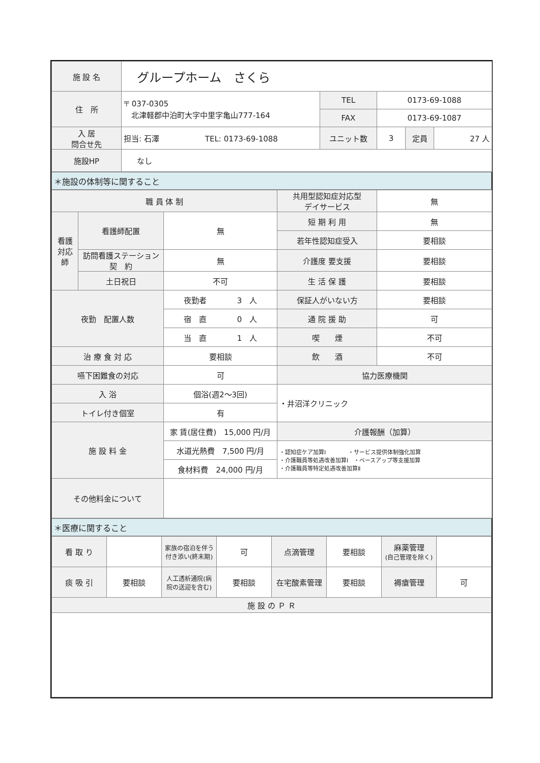| 施 設 名 | グループホーム さくら | | | | |
| 住 所 | 〒 037-0305 北津軽郡中泊町大字中里字亀山777-164 | TEL | 0173-69-1088 | | |
| | | FAX | 0173-69-1087 | | |
| 入 居 問合せ先 | 担当: 石澤 TEL: 0173-69-1088 | ユニット数 | 3 | 定員 | 27 人 |
| 施設HP | なし | | | | |
| ＊施設の体制等に関すること |
| 職 員 体 制 | | | 共用型認知症対応型 デイサービス | 無 |
| 看護 対応 師 | 看護師配置 | 無 | 短 期 利 用 | 無 |
| | | | 若年性認知症受入 | 要相談 |
| | 訪問看護ステーション 契 約 | 無 | 介護度 要支援 | 要相談 |
| | 土日祝日 | 不可 | 生 活 保 護 | 要相談 |
| 夜勤 配置人数 | | 夜勤者 3 人 | 保証人がいない方 | 要相談 |
| | | 宿 直 0 人 | 通 院 援 助 | 可 |
| | | 当 直 1 人 | 喫 煙 | 不可 |
| 治 療 食 対 応 | | 要相談 | 飲 酒 | 不可 |
| 嚥下困難食の対応 | | 可 | 協力医療機関 | |
| 入 浴 | | 個浴(週2～3回) | ・井沼洋クリニック | |
| トイレ付き個室 | | 有 | | |
| 施 設 料 金 | | 家 賃(居住費) 15,000 円/月 | 介護報酬（加算） | |
| | | 水道光熱費 7,500 円/月 | ・認知症ケア加算Ⅰ ・サービス提供体制強化加算 ・介護職員等処遇改善加算Ⅰ ・ベースアップ等支援加算 ・介護職員等特定処遇改善加算Ⅱ | |
| | | 食材料費 24,000 円/月 | | |
| その他料金について | | | | |
| ＊医療に関すること |
| 看 取 り | | 家族の宿泊を伴う付き添い(終末期) | 可 | 点滴管理 | 要相談 | 麻薬管理 (自己管理を除く) | |
| 痰 吸 引 | 要相談 | 人工透析通院(病院の送迎を含む) | 要相談 | 在宅酸素管理 | 要相談 | 褥瘡管理 | 可 |
| 施 設 の Ｐ Ｒ | | | | | | | |